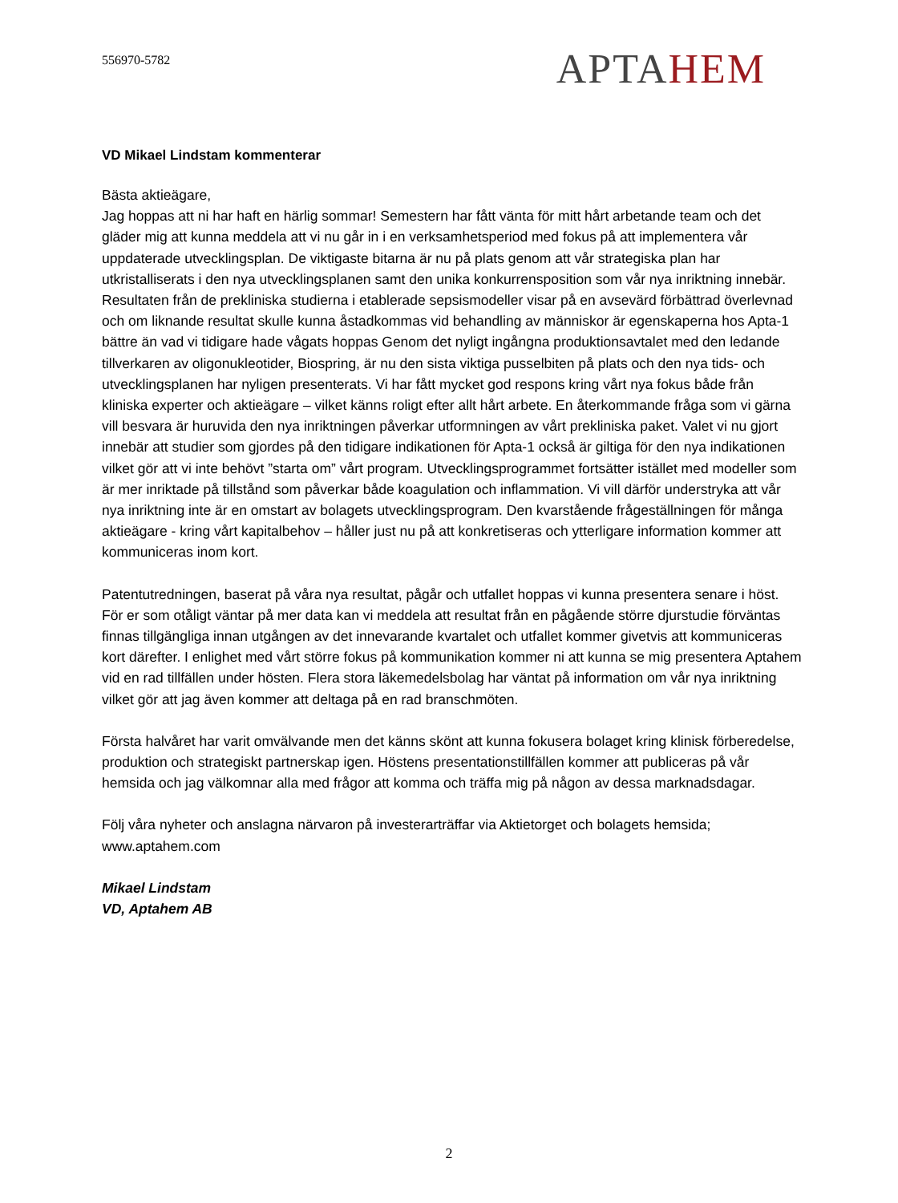556970-5782
APTAHEM
VD Mikael Lindstam kommenterar
Bästa aktieägare,
Jag hoppas att ni har haft en härlig sommar! Semestern har fått vänta för mitt hårt arbetande team och det gläder mig att kunna meddela att vi nu går in i en verksamhetsperiod med fokus på att implementera vår uppdaterade utvecklingsplan. De viktigaste bitarna är nu på plats genom att vår strategiska plan har utkristalliserats i den nya utvecklingsplanen samt den unika konkurrensposition som vår nya inriktning innebär. Resultaten från de prekliniska studierna i etablerade sepsismodeller visar på en avsevärd förbättrad överlevnad och om liknande resultat skulle kunna åstadkommas vid behandling av människor är egenskaperna hos Apta-1 bättre än vad vi tidigare hade vågats hoppas Genom det nyligt ingångna produktionsavtalet med den ledande tillverkaren av oligonukleotider, Biospring, är nu den sista viktiga pusselbiten på plats och den nya tids- och utvecklingsplanen har nyligen presenterats. Vi har fått mycket god respons kring vårt nya fokus både från kliniska experter och aktieägare – vilket känns roligt efter allt hårt arbete. En återkommande fråga som vi gärna vill besvara är huruvida den nya inriktningen påverkar utformningen av vårt prekliniska paket. Valet vi nu gjort innebär att studier som gjordes på den tidigare indikationen för Apta-1 också är giltiga för den nya indikationen vilket gör att vi inte behövt ”starta om” vårt program. Utvecklingsprogrammet fortsätter istället med modeller som är mer inriktade på tillstånd som påverkar både koagulation och inflammation. Vi vill därför understryka att vår nya inriktning inte är en omstart av bolagets utvecklingsprogram. Den kvarstående frågeställningen för många aktieägare - kring vårt kapitalbehov – håller just nu på att konkretiseras och ytterligare information kommer att kommuniceras inom kort.
Patentutredningen, baserat på våra nya resultat, pågår och utfallet hoppas vi kunna presentera senare i höst. För er som otåligt väntar på mer data kan vi meddela att resultat från en pågående större djurstudie förväntas finnas tillgängliga innan utgången av det innevarande kvartalet och utfallet kommer givetvis att kommuniceras kort därefter. I enlighet med vårt större fokus på kommunikation kommer ni att kunna se mig presentera Aptahem vid en rad tillfällen under hösten. Flera stora läkemedelsbolag har väntat på information om vår nya inriktning vilket gör att jag även kommer att deltaga på en rad branschmöten.
Första halvåret har varit omvälvande men det känns skönt att kunna fokusera bolaget kring klinisk förberedelse, produktion och strategiskt partnerskap igen. Höstens presentationstillfällen kommer att publiceras på vår hemsida och jag välkomnar alla med frågor att komma och träffa mig på någon av dessa marknadsdagar.
Följ våra nyheter och anslagna närvaron på investerarträffar via Aktietorget och bolagets hemsida; www.aptahem.com
Mikael Lindstam
VD, Aptahem AB
2